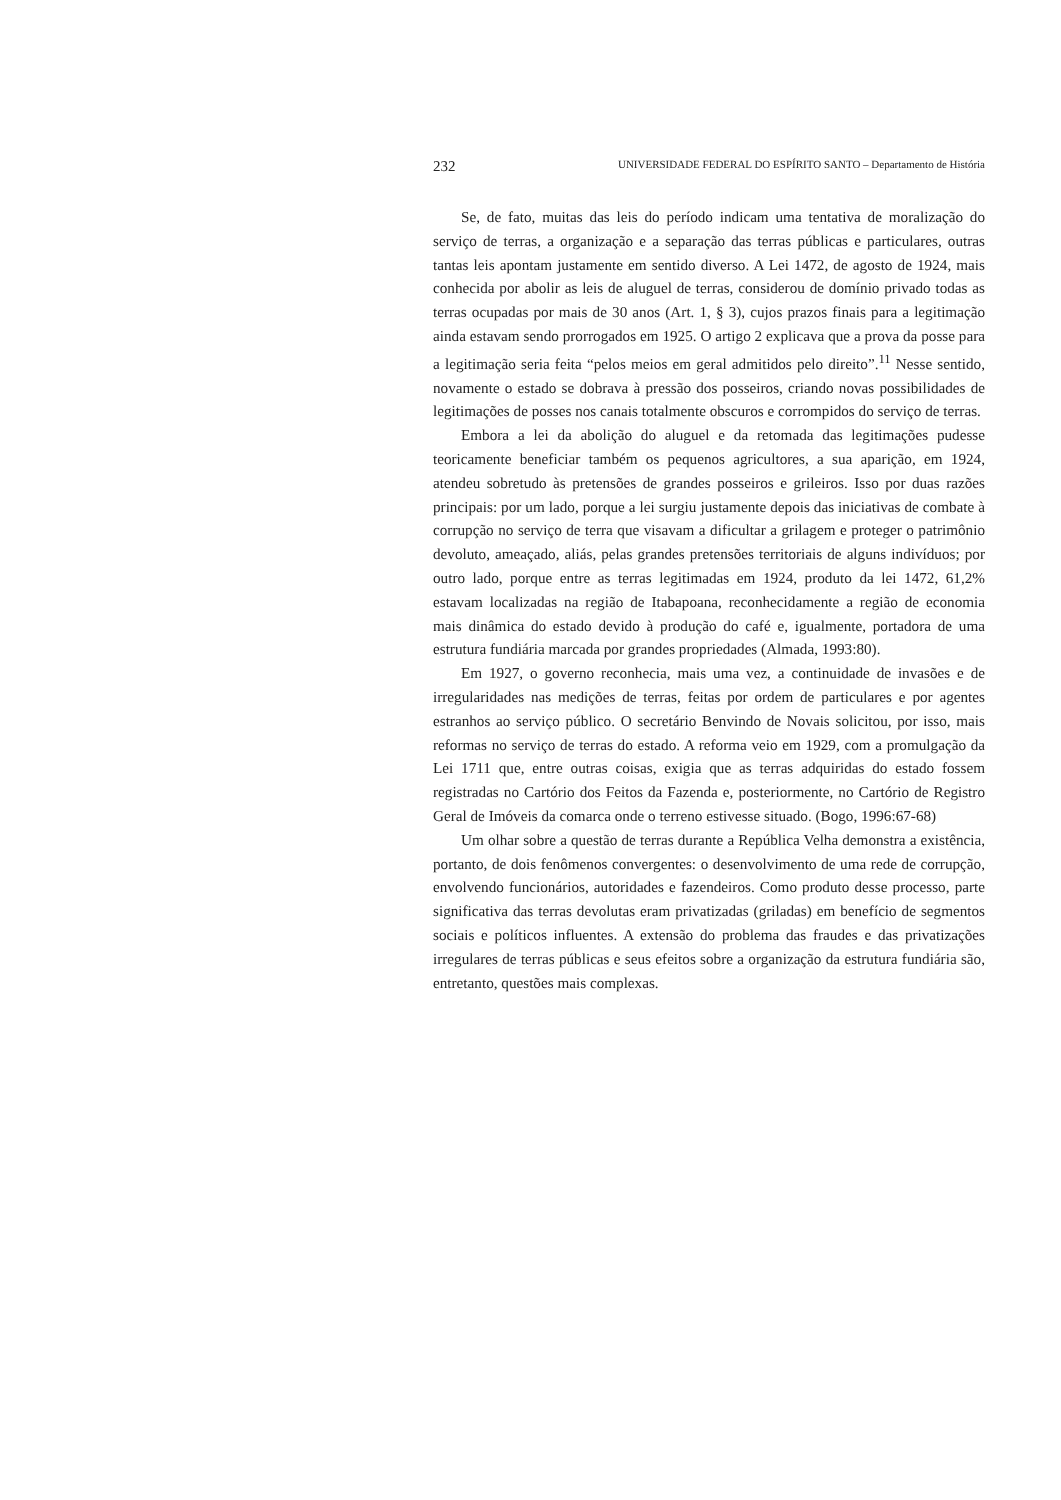232 UNIVERSIDADE FEDERAL DO ESPÍRITO SANTO – Departamento de História
Se, de fato, muitas das leis do período indicam uma tentativa de moralização do serviço de terras, a organização e a separação das terras públicas e particulares, outras tantas leis apontam justamente em sentido diverso. A Lei 1472, de agosto de 1924, mais conhecida por abolir as leis de aluguel de terras, considerou de domínio privado todas as terras ocupadas por mais de 30 anos (Art. 1, § 3), cujos prazos finais para a legitimação ainda estavam sendo prorrogados em 1925. O artigo 2 explicava que a prova da posse para a legitimação seria feita “pelos meios em geral admitidos pelo direito”.<sup>11</sup> Nesse sentido, novamente o estado se dobrava à pressão dos posseiros, criando novas possibilidades de legitimações de posses nos canais totalmente obscuros e corrompidos do serviço de terras.
Embora a lei da abolição do aluguel e da retomada das legitimações pudesse teoricamente beneficiar também os pequenos agricultores, a sua aparição, em 1924, atendeu sobretudo às pretensões de grandes posseiros e grileiros. Isso por duas razões principais: por um lado, porque a lei surgiu justamente depois das iniciativas de combate à corrupção no serviço de terra que visavam a dificultar a grilagem e proteger o patrimônio devoluto, ameaçado, aliás, pelas grandes pretensões territoriais de alguns indivíduos; por outro lado, porque entre as terras legitimadas em 1924, produto da lei 1472, 61,2% estavam localizadas na região de Itabapoana, reconhecidamente a região de economia mais dinâmica do estado devido à produção do café e, igualmente, portadora de uma estrutura fundiária marcada por grandes propriedades (Almada, 1993:80).
Em 1927, o governo reconhecia, mais uma vez, a continuidade de invasões e de irregularidades nas medições de terras, feitas por ordem de particulares e por agentes estranhos ao serviço público. O secretário Benvindo de Novais solicitou, por isso, mais reformas no serviço de terras do estado. A reforma veio em 1929, com a promulgação da Lei 1711 que, entre outras coisas, exigia que as terras adquiridas do estado fossem registradas no Cartório dos Feitos da Fazenda e, posteriormente, no Cartório de Registro Geral de Imóveis da comarca onde o terreno estivesse situado. (Bogo, 1996:67-68)
Um olhar sobre a questão de terras durante a República Velha demonstra a existência, portanto, de dois fenômenos convergentes: o desenvolvimento de uma rede de corrupção, envolvendo funcionários, autoridades e fazendeiros. Como produto desse processo, parte significativa das terras devolutas eram privatizadas (griladas) em benefício de segmentos sociais e políticos influentes. A extensão do problema das fraudes e das privatizações irregulares de terras públicas e seus efeitos sobre a organização da estrutura fundiária são, entretanto, questões mais complexas.